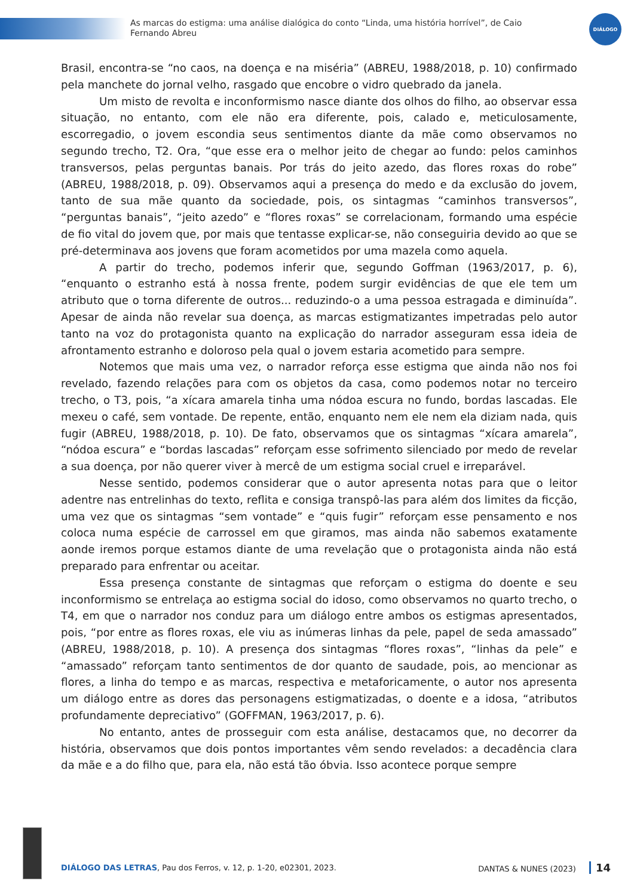As marcas do estigma: uma análise dialógica do conto “Linda, uma história horrível”, de Caio Fernando Abreu
DIÁLOGO
Brasil, encontra-se “no caos, na doença e na miséria” (ABREU, 1988/2018, p. 10) confirmado pela manchete do jornal velho, rasgado que encobre o vidro quebrado da janela.
Um misto de revolta e inconformismo nasce diante dos olhos do filho, ao observar essa situação, no entanto, com ele não era diferente, pois, calado e, meticulosamente, escorregadio, o jovem escondia seus sentimentos diante da mãe como observamos no segundo trecho, T2. Ora, “que esse era o melhor jeito de chegar ao fundo: pelos caminhos transversos, pelas perguntas banais. Por trás do jeito azedo, das flores roxas do robe” (ABREU, 1988/2018, p. 09). Observamos aqui a presença do medo e da exclusão do jovem, tanto de sua mãe quanto da sociedade, pois, os sintagmas “caminhos transversos”, “perguntas banais”, “jeito azedo” e “flores roxas” se correlacionam, formando uma espécie de fio vital do jovem que, por mais que tentasse explicar-se, não conseguiria devido ao que se pré-determinava aos jovens que foram acometidos por uma mazela como aquela.
A partir do trecho, podemos inferir que, segundo Goffman (1963/2017, p. 6), “enquanto o estranho está à nossa frente, podem surgir evidências de que ele tem um atributo que o torna diferente de outros... reduzindo-o a uma pessoa estragada e diminuída”. Apesar de ainda não revelar sua doença, as marcas estigmatizantes impetradas pelo autor tanto na voz do protagonista quanto na explicação do narrador asseguram essa ideia de afrontamento estranho e doloroso pela qual o jovem estaria acometido para sempre.
Notemos que mais uma vez, o narrador reforça esse estigma que ainda não nos foi revelado, fazendo relações para com os objetos da casa, como podemos notar no terceiro trecho, o T3, pois, “a xícara amarela tinha uma nódoa escura no fundo, bordas lascadas. Ele mexeu o café, sem vontade. De repente, então, enquanto nem ele nem ela diziam nada, quis fugir (ABREU, 1988/2018, p. 10). De fato, observamos que os sintagmas “xícara amarela”, “nódoa escura” e “bordas lascadas” reforçam esse sofrimento silenciado por medo de revelar a sua doença, por não querer viver à mercê de um estigma social cruel e irreparável.
Nesse sentido, podemos considerar que o autor apresenta notas para que o leitor adentre nas entrelinhas do texto, reflita e consiga transpô-las para além dos limites da ficção, uma vez que os sintagmas “sem vontade” e “quis fugir” reforçam esse pensamento e nos coloca numa espécie de carrossel em que giramos, mas ainda não sabemos exatamente aonde iremos porque estamos diante de uma revelação que o protagonista ainda não está preparado para enfrentar ou aceitar.
Essa presença constante de sintagmas que reforçam o estigma do doente e seu inconformismo se entrelaça ao estigma social do idoso, como observamos no quarto trecho, o T4, em que o narrador nos conduz para um diálogo entre ambos os estigmas apresentados, pois, “por entre as flores roxas, ele viu as inúmeras linhas da pele, papel de seda amassado” (ABREU, 1988/2018, p. 10). A presença dos sintagmas “flores roxas”, “linhas da pele” e “amassado” reforçam tanto sentimentos de dor quanto de saudade, pois, ao mencionar as flores, a linha do tempo e as marcas, respectiva e metaforicamente, o autor nos apresenta um diálogo entre as dores das personagens estigmatizadas, o doente e a idosa, “atributos profundamente depreciativo” (GOFFMAN, 1963/2017, p. 6).
No entanto, antes de prosseguir com esta análise, destacamos que, no decorrer da história, observamos que dois pontos importantes vêm sendo revelados: a decadência clara da mãe e a do filho que, para ela, não está tão óbvia. Isso acontece porque sempre
DIÁLOGO DAS LETRAS, Pau dos Ferros, v. 12, p. 1-20, e02301, 2023.
DANTAS & NUNES (2023) 14